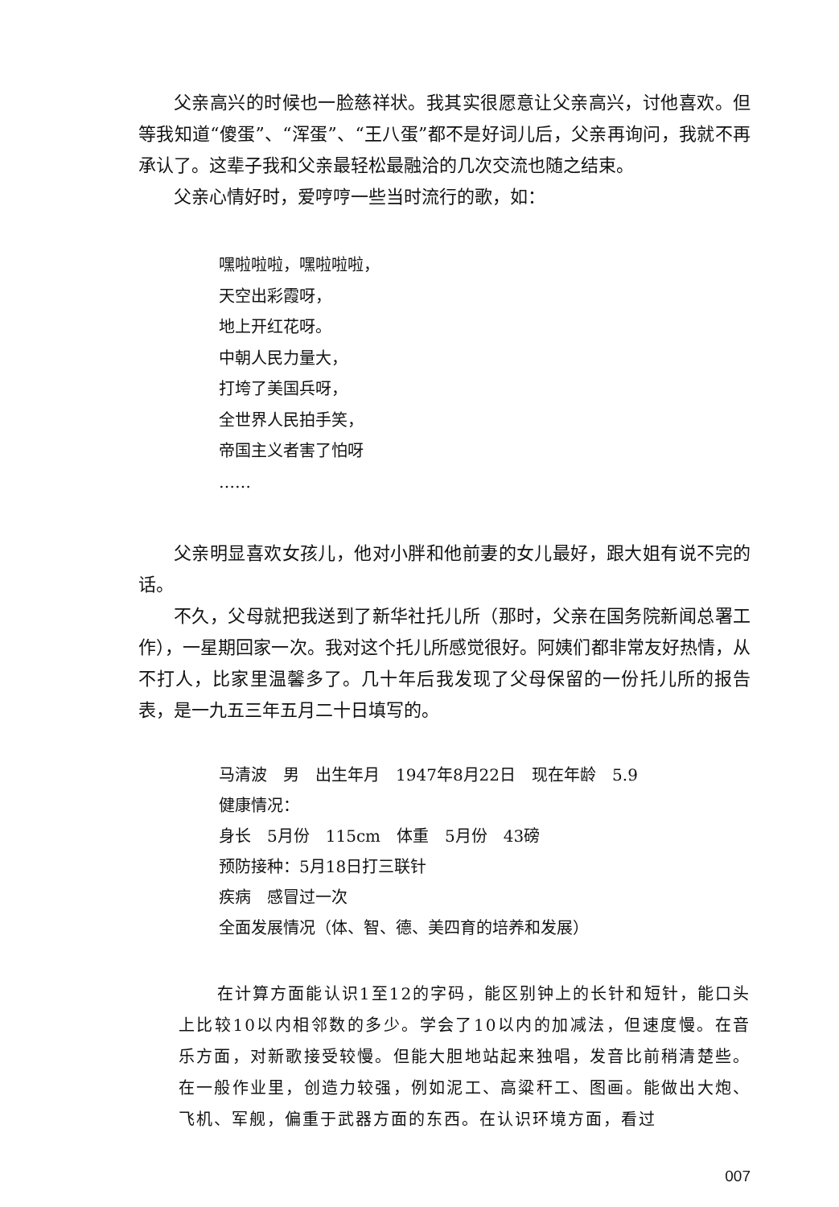父亲高兴的时候也一脸慈祥状。我其实很愿意让父亲高兴，讨他喜欢。但等我知道“傻蛋”、“浑蛋”、“王八蛋”都不是好词儿后，父亲再询问，我就不再承认了。这辈子我和父亲最轻松最融洽的几次交流也随之结束。
父亲心情好时，爱哼哼一些当时流行的歌，如：
嘿啦啦啦，嘿啦啦啦，
天空出彩霞呀，
地上开红花呀。
中朝人民力量大，
打垮了美国兵呀，
全世界人民拍手笑，
帝国主义者害了怕呀
……
父亲明显喜欢女孩儿，他对小胖和他前妻的女儿最好，跟大姐有说不完的话。
不久，父母就把我送到了新华社托儿所（那时，父亲在国务院新闻总署工作），一星期回家一次。我对这个托儿所感觉很好。阿姨们都非常友好热情，从不打人，比家里温馨多了。几十年后我发现了父母保留的一份托儿所的报告表，是一九五三年五月二十日填写的。
马清波　男　出生年月　1947年8月22日　现在年龄　5.9
健康情况：
身长　5月份　115cm　体重　5月份　43磅
预防接种：5月18日打三联针
疾病　感冒过一次
全面发展情况（体、智、德、美四育的培养和发展）
在计算方面能认识1至12的字码，能区别钟上的长针和短针，能口头上比较10以内相邻数的多少。学会了10以内的加减法，但速度慢。在音乐方面，对新歌接受较慢。但能大胆地站起来独唱，发音比前稍清楚些。在一般作业里，创造力较强，例如泥工、高粱秆工、图画。能做出大炮、飞机、军舰，偏重于武器方面的东西。在认识环境方面，看过
007